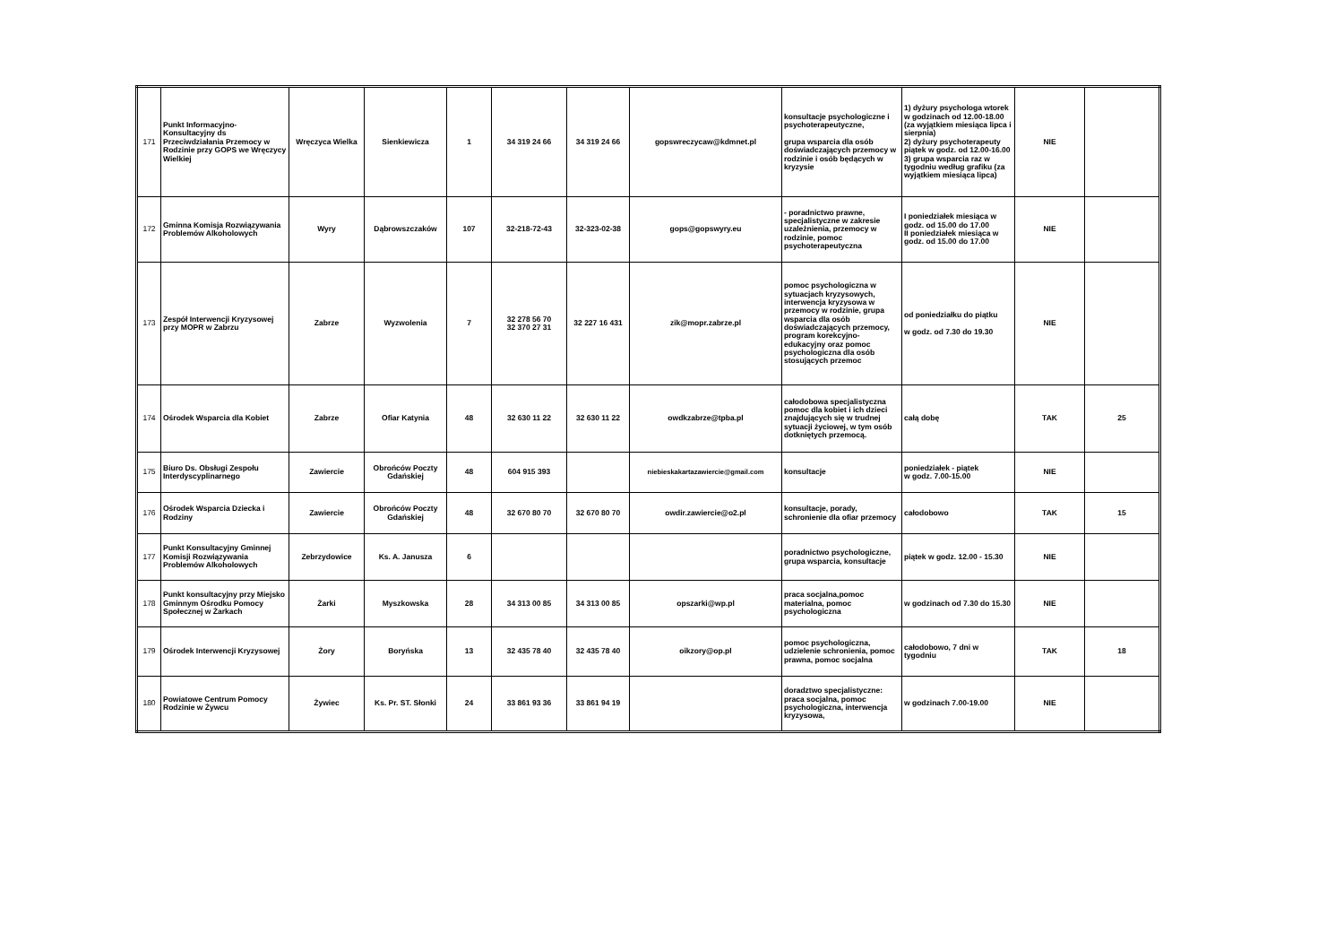| 171 | Punkt Informacyjno-Konsultacyjny ds Przeciwdziałania Przemocy w Rodzinie przy GOPS we Wręczycy Wielkiej | Wręczyca Wielka | Sienkiewicza | 1 | 34 319 24 66 | 34 319 24 66 | gopswreczycaw@kdmnet.pl | konsultacje psychologiczne i psychoterapeutyczne, grupa wsparcia dla osób doświadczających przemocy w rodzinie i osób będących w kryzysie | 1) dyżury psychologa wtorek w godzinach od 12.00-18.00 (za wyjątkiem miesiąca lipca i sierpnia) 2) dyżury psychoterapeuty piątek w godz. od 12.00-16.00 3) grupa wsparcia raz w tygodniu według grafiku (za wyjątkiem miesiąca lipca) | NIE | |
| 172 | Gminna Komisja Rozwiązywania Problemów Alkoholowych | Wyry | Dąbrowszczaków | 107 | 32-218-72-43 | 32-323-02-38 | gops@gopswyry.eu | - poradnictwo prawne, specjalistyczne w zakresie uzależnienia, przemocy w rodzinie, pomoc psychoterapeutyczna | I poniedziałek miesiąca w godz. od 15.00 do 17.00 II poniedziałek miesiąca w godz. od 15.00 do 17.00 | NIE | |
| 173 | Zespół Interwencji Kryzysowej przy MOPR w Zabrzu | Zabrze | Wyzwolenia | 7 | 32 278 56 70 32 370 27 31 | 32 227 16 431 | zik@mopr.zabrze.pl | pomoc psychologiczna w sytuacjach kryzysowych, interwencja kryzysowa w przemocy w rodzinie, grupa wsparcia dla osób doświadczających przemocy, program korekcyjno-edukacyjny oraz pomoc psychologiczna dla osób stosujących przemoc | od poniedziałku do piątku w godz. od 7.30 do 19.30 | NIE | |
| 174 | Ośrodek Wsparcia dla Kobiet | Zabrze | Ofiar Katynia | 48 | 32 630 11 22 | 32 630 11 22 | owdkzabrze@tpba.pl | całodobowa specjalistyczna pomoc dla kobiet i ich dzieci znajdujących się w trudnej sytuacji życiowej, w tym osób dotkniętych przemocą. | całą dobę | TAK | 25 |
| 175 | Biuro Ds. Obsługi Zespołu Interdyscyplinarnego | Zawiercie | Obrońców Poczty Gdańskiej | 48 | 604 915 393 | | niebieskakartazawiercie@gmail.com | konsultacje | poniedziałek - piątek w godz. 7.00-15.00 | NIE | |
| 176 | Ośrodek Wsparcia Dziecka i Rodziny | Zawiercie | Obrońców Poczty Gdańskiej | 48 | 32 670 80 70 | 32 670 80 70 | owdir.zawiercie@o2.pl | konsultacje, porady, schronienie dla ofiar przemocy | całodobowo | TAK | 15 |
| 177 | Punkt Konsultacyjny Gminnej Komisji Rozwiązywania Problemów Alkoholowych | Zebrzydowice | Ks. A. Janusza | 6 | | | | poradnictwo psychologiczne, grupa wsparcia, konsultacje | piątek w godz. 12.00 - 15.30 | NIE | |
| 178 | Punkt konsultacyjny przy Miejsko Gminnym Ośrodku Pomocy Społecznej w Żarkach | Żarki | Myszkowska | 28 | 34 313 00 85 | 34 313 00 85 | opszarki@wp.pl | praca socjalna,pomoc materialna, pomoc psychologiczna | w godzinach od 7.30 do 15.30 | NIE | |
| 179 | Ośrodek Interwencji Kryzysowej | Żory | Boryńska | 13 | 32 435 78 40 | 32 435 78 40 | oikzory@op.pl | pomoc psychologiczna, udzielenie schronienia, pomoc prawna, pomoc socjalna | całodobowo, 7 dni w tygodniu | TAK | 18 |
| 180 | Powiatowe Centrum Pomocy Rodzinie w Żywcu | Żywiec | Ks. Pr. ST. Słonki | 24 | 33 861 93 36 | 33 861 94 19 | | doradztwo specjalistyczne: praca socjalna, pomoc psychologiczna, interwencja kryzysowa, | w godzinach 7.00-19.00 | NIE | |